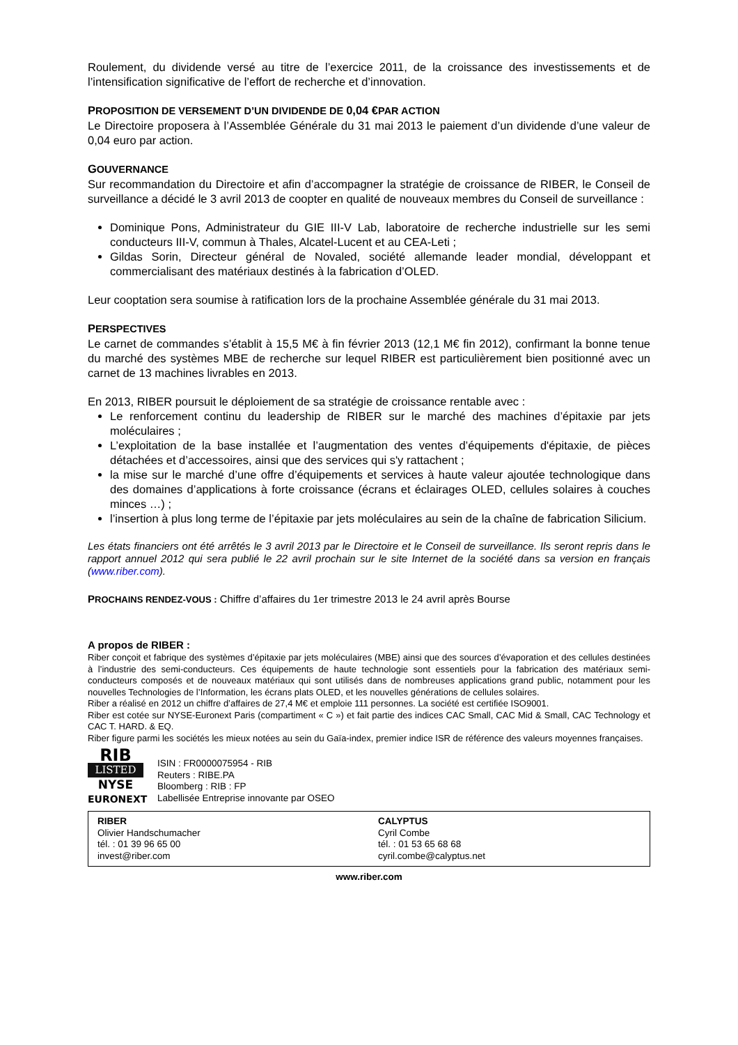Roulement, du dividende versé au titre de l’exercice 2011, de la croissance des investissements et de l’intensification significative de l’effort de recherche et d’innovation.
PROPOSITION DE VERSEMENT D’UN DIVIDENDE DE 0,04 €PAR ACTION
Le Directoire proposera à l’Assemblée Générale du 31 mai 2013 le paiement d’un dividende d’une valeur de 0,04 euro par action.
GOUVERNANCE
Sur recommandation du Directoire et afin d’accompagner la stratégie de croissance de RIBER, le Conseil de surveillance a décidé le 3 avril 2013 de coopter en qualité de nouveaux membres du Conseil de surveillance :
Dominique Pons, Administrateur du GIE III-V Lab, laboratoire de recherche industrielle sur les semi conducteurs III-V, commun à Thales, Alcatel-Lucent et au CEA-Leti ;
Gildas Sorin, Directeur général de Novaled, société allemande leader mondial, développant et commercialisant des matériaux destinés à la fabrication d’OLED.
Leur cooptation sera soumise à ratification lors de la prochaine Assemblée générale du 31 mai 2013.
PERSPECTIVES
Le carnet de commandes s’établit à 15,5 M€ à fin février 2013 (12,1 M€ fin 2012), confirmant la bonne tenue du marché des systèmes MBE de recherche sur lequel RIBER est particulièrement bien positionné avec un carnet de 13 machines livrables en 2013.
En 2013, RIBER poursuit le déploiement de sa stratégie de croissance rentable avec :
Le renforcement continu du leadership de RIBER sur le marché des machines d’épitaxie par jets moléculaires ;
L’exploitation de la base installée et l’augmentation des ventes d’équipements d'épitaxie, de pièces détachées et d’accessoires, ainsi que des services qui s'y rattachent ;
la mise sur le marché d’une offre d’équipements et services à haute valeur ajoutée technologique dans des domaines d’applications à forte croissance (écrans et éclairages OLED, cellules solaires à couches minces …) ;
l’insertion à plus long terme de l’épitaxie par jets moléculaires au sein de la chaîne de fabrication Silicium.
Les états financiers ont été arrêtés le 3 avril 2013 par le Directoire et le Conseil de surveillance. Ils seront repris dans le rapport annuel 2012 qui sera publié le 22 avril prochain sur le site Internet de la société dans sa version en français (www.riber.com).
PROCHAINS RENDEZ-VOUS : Chiffre d’affaires du 1er trimestre 2013 le 24 avril après Bourse
A propos de RIBER :
Riber conçoit et fabrique des systèmes d’épitaxie par jets moléculaires (MBE) ainsi que des sources d’évaporation et des cellules destinées à l’industrie des semi-conducteurs. Ces équipements de haute technologie sont essentiels pour la fabrication des matériaux semi-conducteurs composés et de nouveaux matériaux qui sont utilisés dans de nombreuses applications grand public, notamment pour les nouvelles Technologies de l’Information, les écrans plats OLED, et les nouvelles générations de cellules solaires.
Riber a réalisé en 2012 un chiffre d’affaires de 27,4 M€ et emploie 111 personnes. La société est certifiée ISO9001.
Riber est cotée sur NYSE-Euronext Paris (compartiment « C ») et fait partie des indices CAC Small, CAC Mid & Small, CAC Technology et CAC T. HARD. & EQ.
Riber figure parmi les sociétés les mieux notées au sein du Gaïa-index, premier indice ISR de référence des valeurs moyennes françaises.
RIB
LISTED
NYSE
EURONEXT
ISIN : FR0000075954 - RIB
Reuters : RIBE.PA
Bloomberg : RIB : FP
Labellisée Entreprise innovante par OSEO
| RIBER Olivier Handschumacher tél. : 01 39 96 65 00 invest@riber.com | CALYPTUS Cyril Combe tél. : 01 53 65 68 68 cyril.combe@calyptus.net |
www.riber.com